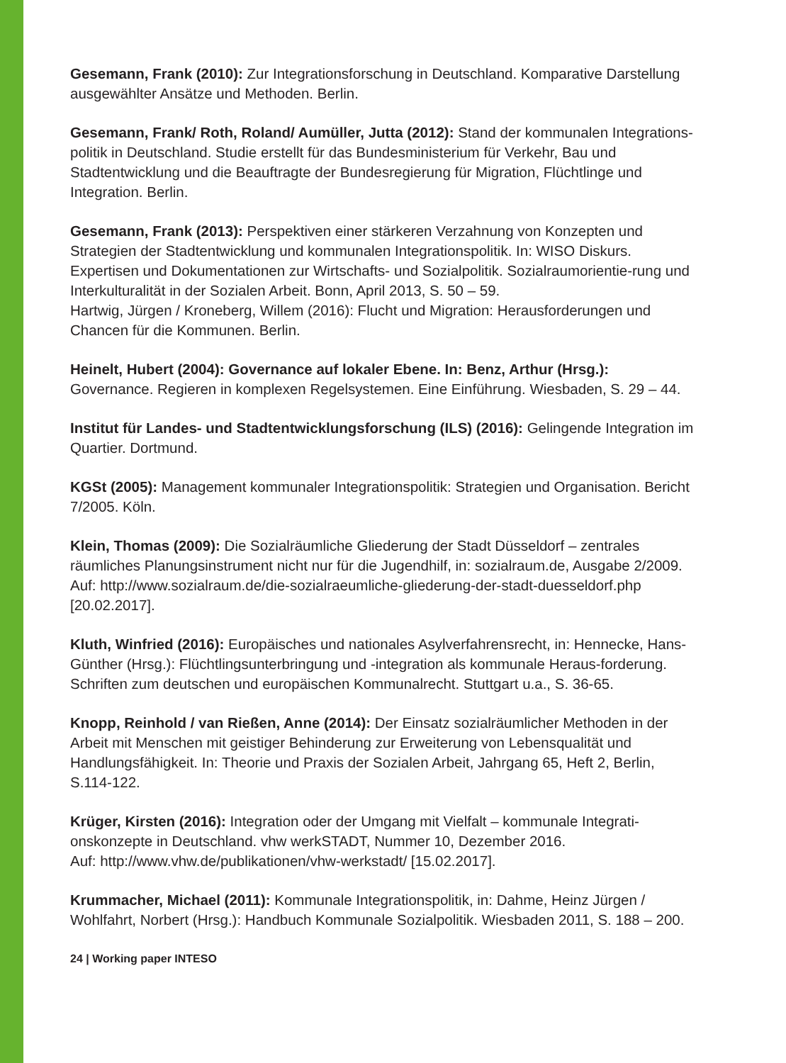Gesemann, Frank (2010): Zur Integrationsforschung in Deutschland. Komparative Darstellung ausgewählter Ansätze und Methoden. Berlin.
Gesemann, Frank/ Roth, Roland/ Aumüller, Jutta (2012): Stand der kommunalen Integrations-politik in Deutschland. Studie erstellt für das Bundesministerium für Verkehr, Bau und Stadtentwicklung und die Beauftragte der Bundesregierung für Migration, Flüchtlinge und Integration. Berlin.
Gesemann, Frank (2013): Perspektiven einer stärkeren Verzahnung von Konzepten und Strategien der Stadtentwicklung und kommunalen Integrationspolitik. In: WISO Diskurs. Expertisen und Dokumentationen zur Wirtschafts- und Sozialpolitik. Sozialraumorientie-rung und Interkulturalität in der Sozialen Arbeit. Bonn, April 2013, S. 50 – 59.
Hartwig, Jürgen / Kroneberg, Willem (2016): Flucht und Migration: Herausforderungen und Chancen für die Kommunen. Berlin.
Heinelt, Hubert (2004): Governance auf lokaler Ebene. In: Benz, Arthur (Hrsg.): Governance. Regieren in komplexen Regelsystemen. Eine Einführung. Wiesbaden, S. 29 – 44.
Institut für Landes- und Stadtentwicklungsforschung (ILS) (2016): Gelingende Integration im Quartier. Dortmund.
KGSt (2005): Management kommunaler Integrationspolitik: Strategien und Organisation. Bericht 7/2005. Köln.
Klein, Thomas (2009): Die Sozialräumliche Gliederung der Stadt Düsseldorf – zentrales räumliches Planungsinstrument nicht nur für die Jugendhilf, in: sozialraum.de, Ausgabe 2/2009. Auf: http://www.sozialraum.de/die-sozialraeumliche-gliederung-der-stadt-duesseldorf.php [20.02.2017].
Kluth, Winfried (2016): Europäisches und nationales Asylverfahrensrecht, in: Hennecke, Hans-Günther (Hrsg.): Flüchtlingsunterbringung und -integration als kommunale Heraus-forderung. Schriften zum deutschen und europäischen Kommunalrecht. Stuttgart u.a., S. 36-65.
Knopp, Reinhold / van Rießen, Anne (2014): Der Einsatz sozialräumlicher Methoden in der Arbeit mit Menschen mit geistiger Behinderung zur Erweiterung von Lebensqualität und Handlungsfähigkeit. In: Theorie und Praxis der Sozialen Arbeit, Jahrgang 65, Heft 2, Berlin, S.114-122.
Krüger, Kirsten (2016): Integration oder der Umgang mit Vielfalt – kommunale Integrati-onskonzepte in Deutschland. vhw werkSTADT, Nummer 10, Dezember 2016.
Auf: http://www.vhw.de/publikationen/vhw-werkstadt/ [15.02.2017].
Krummacher, Michael (2011): Kommunale Integrationspolitik, in: Dahme, Heinz Jürgen / Wohlfahrt, Norbert (Hrsg.): Handbuch Kommunale Sozialpolitik. Wiesbaden 2011, S. 188 – 200.
24 | Working paper INTESO